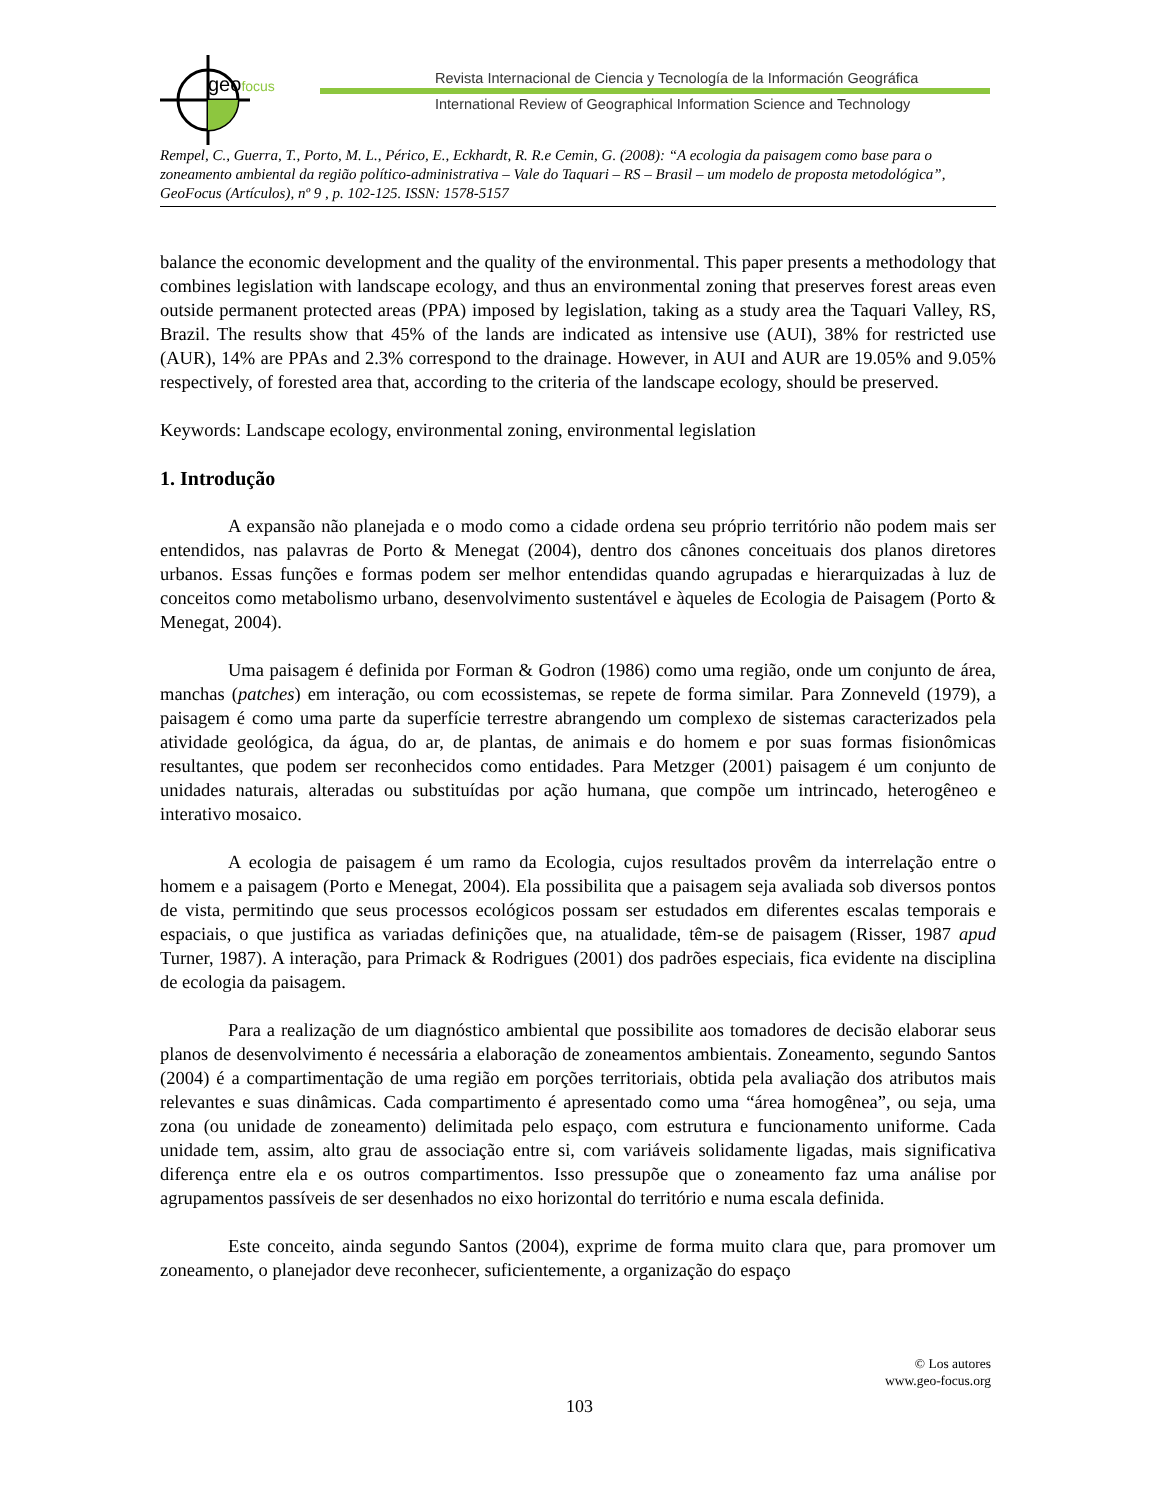geofocus
Revista Internacional de Ciencia y Tecnología de la Información Geográfica
International Review of Geographical Information Science and Technology
Rempel, C., Guerra, T., Porto, M. L., Périco, E., Eckhardt, R. R.e Cemin, G. (2008): “A ecologia da paisagem como base para o zoneamento ambiental da região político-administrativa – Vale do Taquari – RS – Brasil – um modelo de proposta metodológica”, GeoFocus (Artículos), nº 9 , p. 102-125. ISSN: 1578-5157
balance the economic development and the quality of the environmental. This paper presents a methodology that combines legislation with landscape ecology, and thus an environmental zoning that preserves forest areas even outside permanent protected areas (PPA) imposed by legislation, taking as a study area the Taquari Valley, RS, Brazil. The results show that 45% of the lands are indicated as intensive use (AUI), 38% for restricted use (AUR), 14% are PPAs and 2.3% correspond to the drainage. However, in AUI and AUR are 19.05% and 9.05% respectively, of forested area that, according to the criteria of the landscape ecology, should be preserved.
Keywords: Landscape ecology, environmental zoning, environmental legislation
1. Introdução
A expansão não planejada e o modo como a cidade ordena seu próprio território não podem mais ser entendidos, nas palavras de Porto & Menegat (2004), dentro dos cânones conceituais dos planos diretores urbanos. Essas funções e formas podem ser melhor entendidas quando agrupadas e hierarquizadas à luz de conceitos como metabolismo urbano, desenvolvimento sustentável e àqueles de Ecologia de Paisagem (Porto & Menegat, 2004).
Uma paisagem é definida por Forman & Godron (1986) como uma região, onde um conjunto de área, manchas (patches) em interação, ou com ecossistemas, se repete de forma similar. Para Zonneveld (1979), a paisagem é como uma parte da superfície terrestre abrangendo um complexo de sistemas caracterizados pela atividade geológica, da água, do ar, de plantas, de animais e do homem e por suas formas fisionômicas resultantes, que podem ser reconhecidos como entidades. Para Metzger (2001) paisagem é um conjunto de unidades naturais, alteradas ou substituídas por ação humana, que compõe um intrincado, heterogêneo e interativo mosaico.
A ecologia de paisagem é um ramo da Ecologia, cujos resultados provêm da interrelação entre o homem e a paisagem (Porto e Menegat, 2004). Ela possibilita que a paisagem seja avaliada sob diversos pontos de vista, permitindo que seus processos ecológicos possam ser estudados em diferentes escalas temporais e espaciais, o que justifica as variadas definições que, na atualidade, têm-se de paisagem (Risser, 1987 apud Turner, 1987). A interação, para Primack & Rodrigues (2001) dos padrões especiais, fica evidente na disciplina de ecologia da paisagem.
Para a realização de um diagnóstico ambiental que possibilite aos tomadores de decisão elaborar seus planos de desenvolvimento é necessária a elaboração de zoneamentos ambientais. Zoneamento, segundo Santos (2004) é a compartimentação de uma região em porções territoriais, obtida pela avaliação dos atributos mais relevantes e suas dinâmicas. Cada compartimento é apresentado como uma “área homogênea”, ou seja, uma zona (ou unidade de zoneamento) delimitada pelo espaço, com estrutura e funcionamento uniforme. Cada unidade tem, assim, alto grau de associação entre si, com variáveis solidamente ligadas, mais significativa diferença entre ela e os outros compartimentos. Isso pressupõe que o zoneamento faz uma análise por agrupamentos passíveis de ser desenhados no eixo horizontal do território e numa escala definida.
Este conceito, ainda segundo Santos (2004), exprime de forma muito clara que, para promover um zoneamento, o planejador deve reconhecer, suficientemente, a organização do espaço
© Los autores
www.geo-focus.org
103